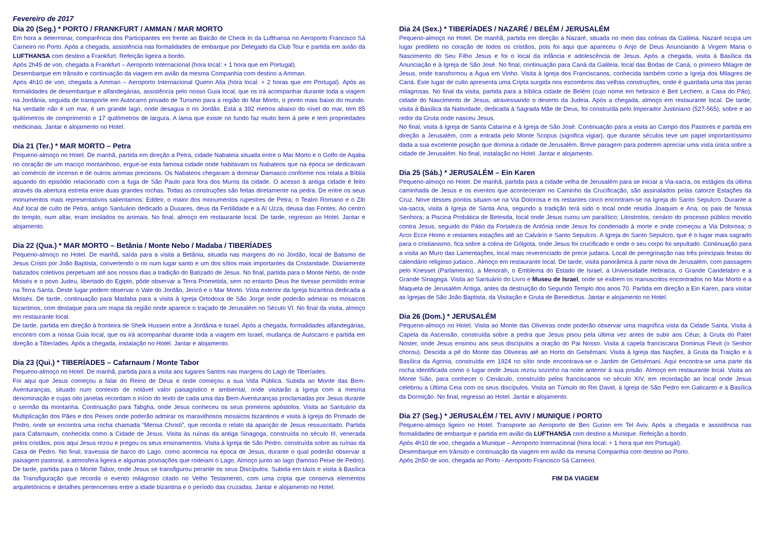Fevereiro de 2017
Dia 20 (Seg.) * PORTO / FRANKFURT / AMMAN / MAR MORTO
Em hora a determinar, comparência dos Participantes em frente ao Balcão de Check In da Lufthansa no Aeroporto Francisco Sá Carneiro no Porto. Após a chegada, assistência nas formalidades de embarque por Delegado da Club Tour e partida em avião da LUFTHANSA com destino a Frankfurt. Refeição ligeira a bordo.
Após 2h45 de voo, chegada a Frankfurt – Aeroporto Internacional (hora local: + 1 hora que em Portugal).
Desembarque em trânsito e continuação da viagem em avião da mesma Companhia com destino a Amman.
Após 4h10 de voo, chegada a Amman – Aeroporto Internacional Quenn Alia (hora local: + 2 horas que em Portugal). Após as formalidades de desembarque e alfandegárias, assistência pelo nosso Guia local, que os irá acompanhar durante toda a viagem na Jordânia, seguida de transporte em Autocarro privado de Turismo para a região do Mar Morto, o ponto mais baixo do mundo. Na verdade não é um mar, é um grande lago, onde desagua o rio Jordão. Está a 392 metros abaixo do nível do mar, tem 85 quilómetros de comprimento e 17 quilómetros de largura. A lama que existe no fundo faz muito bem à pele e tem propriedades medicinais. Jantar e alojamento no Hotel.
Dia 21 (Ter.) * MAR MORTO – Petra
Pequeno-almoço no Hotel. De manhã, partida em direção a Petra, cidade Nabateia situada entre o Mar Morto e o Golfo de Aqaba no coração de um maciço montanhoso, ergue-se esta famosa cidade onde habitavam os Nabateos que na época se dedicavam ao comércio de incenso e de outros aromas preciosos. Os Nabateos chegaram a dominar Damasco conforme nos relata a Bíblia aquando do episódio relacionado com a fuga de São Paulo para fora dos Muros da cidade. O acesso à antiga cidade é feito através da abertura estreita entre duas grandes rochas. Todas as construções são feitas diretamente na pedra. De entre os seus monumentos mais representativos salientamos: Eddeir, o maior dos monumentos rupestres de Petra; o Teatro Romano e o Zib Atuf local de culto de Petra, antigo Santuário dedicado a Dusares, deus da Fertilidade e a Al Uzza, deusa das Fontes. Ao centro do templo, num altar, eram imolados os animais. No final, almoço em restaurante local. De tarde, regresso ao Hotel. Jantar e alojamento.
Dia 22 (Qua.) * MAR MORTO – Betânia / Monte Nebo / Madaba / TIBERÍADES
Pequeno-almoço no Hotel. De manhã, saída para a visita a Betânia, situada nas margens do rio Jordão, local de Batismo de Jesus Cristo por João Baptista, convertendo o rio num lugar santo e um dos sítios mais importantes da Cristandade. Diariamente batizados coletivos perpetuam até aos nossos dias a tradição do Batizado de Jesus. No final, partida para o Monte Nebo, de onde Moisés e o povo Judeu, libertado do Egipto, pôde observar a Terra Prometida, sem no entanto Deus lhe tivesse permitido entrar na Terra Santa. Deste lugar podem observar o Vale do Jordão, Jericó e o Mar Morto. Vista exterior da Igreja bizantina dedicada a Moisés. De tarde, continuação para Madaba para a visita à Igreja Ortodoxa de São Jorge onde poderão admirar os mosaicos bizantinos, com destaque para um mapa da região onde aparece o traçado de Jerusalém no Século VI. No final da visita, almoço em restaurante local.
De tarde, partida em direção à fronteira de Sheik Hussein entre a Jordânia e Israel. Após a chegada, formalidades alfandegárias, encontro com a nossa Guia local, que os irá acompanhar durante toda a viagem em Israel, mudança de Autocarro e partida em direção a Tiberíades. Após a chegada, instalação no Hotel. Jantar e alojamento.
Dia 23 (Qui.) * TIBERÍADES – Cafarnaum / Monte Tabor
Pequeno-almoço no Hotel. De manhã, partida para a visita aos lugares Santos nas margens do Lago de Tiberíades.
Foi aqui que Jesus começou a falar do Reino de Deus e onde começou a sua Vida Pública. Subida ao Monte das Bem-Aventuranças, situado num contexto de notável valor paisagístico e ambiental, onde visitarão a Igreja com a mesma denominação e cujas oito janelas recordam o início do texto de cada uma das Bem-Aventuranças proclamadas por Jesus durante o sermão da montanha. Continuação para Tabgha, onde Jesus conheceu os seus primeiros apóstolos. Visita ao Santuário da Multiplicação dos Pães e dos Peixes onde poderão admirar os maravilhosos mosaicos bizantinos e visita à Igreja do Primado de Pedro, onde se encontra uma rocha chamada “Mensa Christi”, que recorda o relato da aparição de Jesus ressuscitado. Partida para Cafarnaum, conhecida como a Cidade de Jesus. Visita às ruínas da antiga Sinagoga, construída no século III, venerada pelos cristãos, pois aqui Jesus rezou e pregou os seus ensinamentos. Visita à Igreja de São Pedro, construída sobre as ruínas da Casa de Pedro. No final, travessia de barco do Lago, como acontecia na época de Jesus, durante o qual poderão observar a paisagem pastoral, a atmosfera ligeira e algumas povoações que rodeiam o Lago. Almoço junto ao lago (famoso Peixe de Pedro). De tarde, partida para o Monte Tabor, onde Jesus se transfigurou perante os seus Discípulos. Subida em táxis e visita à Basílica da Transfiguração que recorda o evento milagroso citado no Velho Testamento, com uma cripta que conserva elementos arquitetónicos e detalhes pertencentes entre a idade bizantina e o período das cruzadas. Jantar e alojamento no Hotel.
Dia 24 (Sex.) * TIBERÍADES / NAZARÉ / BELÉM / JERUSALÉM
Pequeno-almoço no Hotel. De manhã, partida em direção a Nazaré, situada no meio das colinas da Galileia. Nazaré ocupa um lugar predileto no coração de todos os cristãos, pois foi aqui que apareceu o Anjo de Deus Anunciando à Virgem Maria o Nascimento do Seu Filho Jesus e foi o local da infância e adolescência de Jesus. Após a chegada, visita à Basílica da Anunciação e à Igreja de São José. No final, continuação para Caná da Galileia, local das Bodas de Caná, o primeiro Milagre de Jesus, onde transformou a Água em Vinho. Visita à Igreja dos Franciscanos, conhecida também como a Igreja dos Milagres de Caná. Este lugar de culto apresenta uma Cripta surgida nos escombros das velhas construções, onde é guardada uma das jarras milagrosas. No final da visita, partida para a bíblica cidade de Belém (cujo nome em hebraico é Beit Lechem, a Casa do Pão), cidade do Nascimento de Jesus, atravessando o deserto da Judeia. Após a chegada, almoço em restaurante local. De tarde, visita à Basílica da Natividade, dedicada à Sagrada Mãe de Deus, foi construída pelo Imperador Justiniano (527-565), sobre e ao redor da Gruta onde nasceu Jesus.
No final, visita à Igreja de Santa Catarina e à Igreja de São José. Continuação para a visita ao Campo dos Pastores e partida em direção a Jerusalém, com a entrada pelo Monte Scopus (significa vigiar), que durante séculos teve um papel importantíssimo dada a sua excelente posição que domina a cidade de Jerusalém. Breve paragem para poderem apreciar uma vista única sobre a cidade de Jerusalém. No final, instalação no Hotel. Jantar e alojamento.
Dia 25 (Sáb.) * JERUSALÉM – Ein Karen
Pequeno-almoço no Hotel. De manhã, partida para a cidade velha de Jerusalém para se iniciar a Via-sacra, os estágios da última caminhada de Jesus e os eventos que aconteceram no Caminho da Crucificação, são assinalados pelas catorze Estações da Cruz. Nove desses pontos situam-se na Via Dolorosa e os restantes cinco encontram-se na Igreja do Santo Sepulcro. Durante a via-sacra, visita à Igreja de Santa Ana, segundo a tradição terá sido o local onde residia Joaquim e Ana, os pais de Nossa Senhora; a Piscina Probática de Betesda, local onde Jesus curou um paralítico; Litostrotos, cenário do processo público movido contra Jesus, seguido do Pátio da Fortaleza de Antónia onde Jesus foi condenado à morte e onde começou a Via Dolorosa; o Arco Ecce Homo e restantes estações até ao Calvário e Santo Sepulcro. A Igreja do Santo Sepulcro, que é o lugar mais sagrado para o cristianismo, fica sobre a colina de Gólgota, onde Jesus foi crucificado e onde o seu corpo foi sepultado. Continuação para a visita ao Muro das Lamentações, local mais reverenciado de prece judaica. Local de peregrinação nas três principais festas do calendário religioso judaico.. Almoço em restaurante local. De tarde, visita panorâmica à parte nova de Jerusalém, com passagem pelo Knesset (Parlamento), a Menorah, o Emblema do Estado de Israel, a Universidade Hebraica, o Grande Candelabro e a Grande Sinagoga. Visita ao Santuário do Livro e Museu de Israel, onde se exibem os manuscritos encontrados no Mar Morto e a Maqueta de Jerusalém Antiga, antes da destruição do Segundo Templo dos anos 70. Partida em direção a Ein Karen, para visitar as Igrejas de São João Baptista, da Visitação e Gruta de Benedictus. Jantar e alojamento no Hotel.
Dia 26 (Dom.) * JERUSALÉM
Pequeno-almoço no Hotel. Visita ao Monte das Oliveiras onde poderão observar uma magnífica vista da Cidade Santa. Visita à Capela da Ascensão, construída sobre a pedra que Jesus pisou pela última vez antes de subir aos Céus; à Gruta do Pater Noster, onde Jesus ensinou aos seus discípulos a oração do Pai Nosso. Visita à capela franciscana Dominus Flevit (o Senhor chorou). Descida a pé do Monte das Oliveiras até ao Horto do Getsémani. Visita à Igreja das Nações, à Gruta da Traição e à Basílica da Agonia, construída em 1924 no sítio onde encontrava-se o Jardim de Getsémani. Aqui encontra-se uma parte da rocha identificada como o lugar onde Jesus rezou sozinho na noite anterior à sua prisão. Almoço em restaurante local. Visita ao Monte Sião, para conhecer o Cenáculo, construído pelos franciscanos no século XIV, em recordação ao local onde Jesus celebrou a Última Ceia com os seus discípulos. Visita ao Túmulo do Rei David, à Igreja de São Pedro em Galicanto e à Basílica da Dormição. No final, regresso ao Hotel. Jantar e alojamento.
Dia 27 (Seg.) * JERUSALÉM / TEL AVIV / MUNIQUE / PORTO
Pequeno-almoço ligeiro no Hotel. Transporte ao Aeroporto de Ben Gurion em Tel Aviv. Após a chegada e assistência nas formalidades de embarque e partida em avião da LUFTHANSA com destino a Munique. Refeição a bordo.
Após 4h10 de voo, chegada a Munique – Aeroporto Internacional (hora local: + 1 hora que em Portugal).
Desembarque em trânsito e continuação da viagem em avião da mesma Companhia com destino ao Porto.
Após 2h50 de voo, chegada ao Porto - Aeroporto Francisco Sá Carneiro.
FIM DA VIAGEM